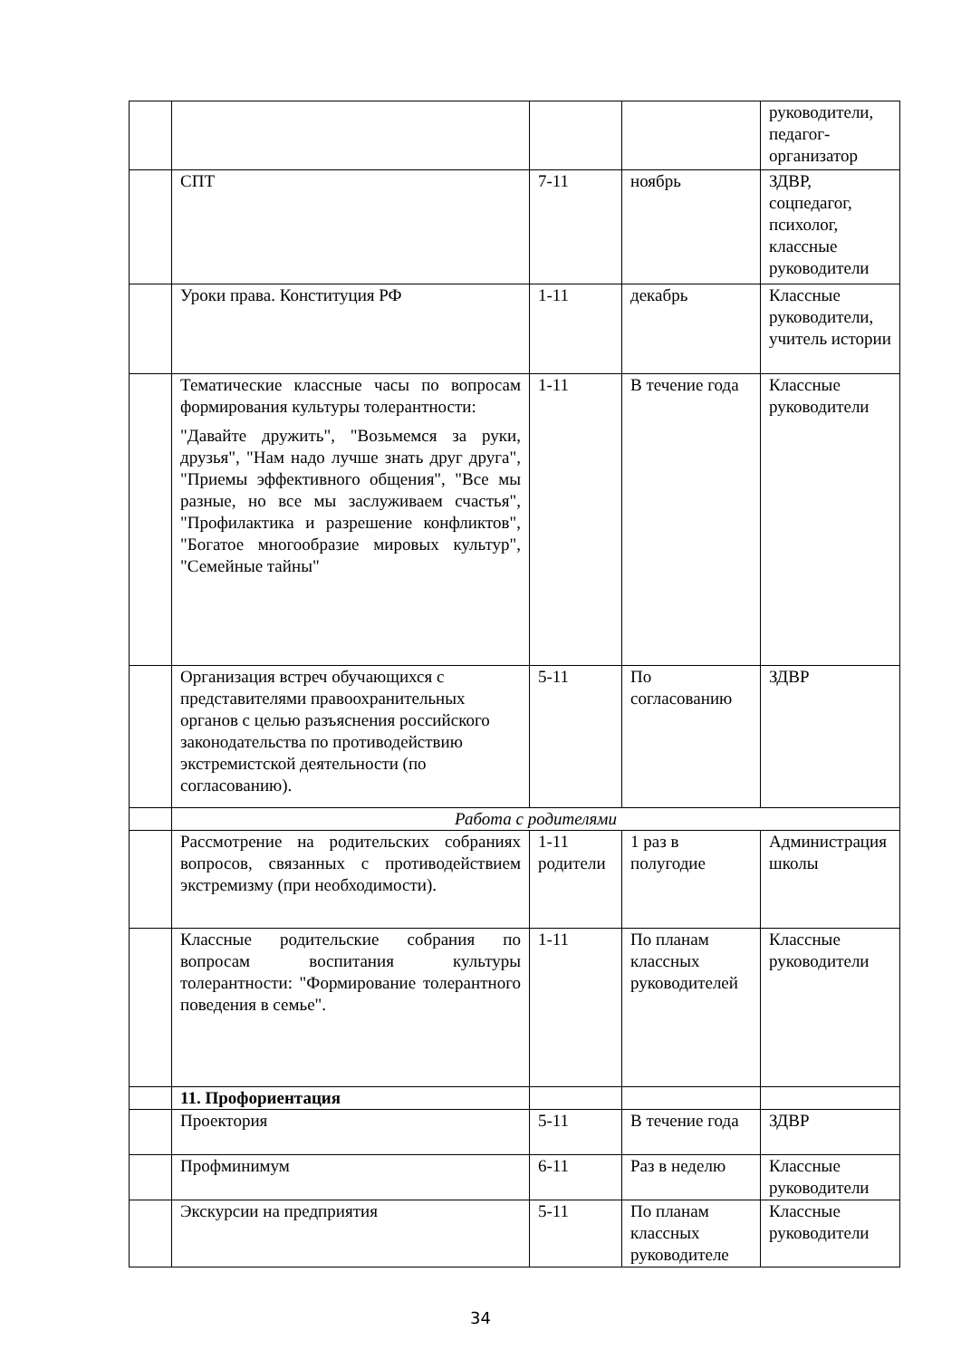| | | | | руководители, педагог-организатор |
| | СПТ | 7-11 | ноябрь | ЗДВР, соцпедагог, психолог, классные руководители |
| | Уроки права. Конституция РФ | 1-11 | декабрь | Классные руководители, учитель истории |
| | Тематические классные часы по вопросам формирования культуры толерантности: "Давайте дружить", "Возьмемся за руки, друзья", "Нам надо лучше знать друг друга", "Приемы эффективного общения", "Все мы разные, но все мы заслуживаем счастья", "Профилактика и разрешение конфликтов", "Богатое многообразие мировых культур", "Семейные тайны" | 1-11 | В течение года | Классные руководители |
| | Организация встреч обучающихся с представителями правоохранительных органов с целью разъяснения российского законодательства по противодействию экстремистской деятельности (по согласованию). | 5-11 | По согласованию | ЗДВР |
| | Работа с родителями | | | |
| | Рассмотрение на родительских собраниях вопросов, связанных с противодействием экстремизму (при необходимости). | 1-11 родители | 1 раз в полугодие | Администрация школы |
| | Классные родительские собрания по вопросам воспитания культуры толерантности: "Формирование толерантного поведения в семье". | 1-11 | По планам классных руководителей | Классные руководители |
| | 11. Профориентация | | | |
| | Проектория | 5-11 | В течение года | ЗДВР |
| | Профминимум | 6-11 | Раз в неделю | Классные руководители |
| | Экскурсии на предприятия | 5-11 | По планам классных руководителе | Классные руководители |
34